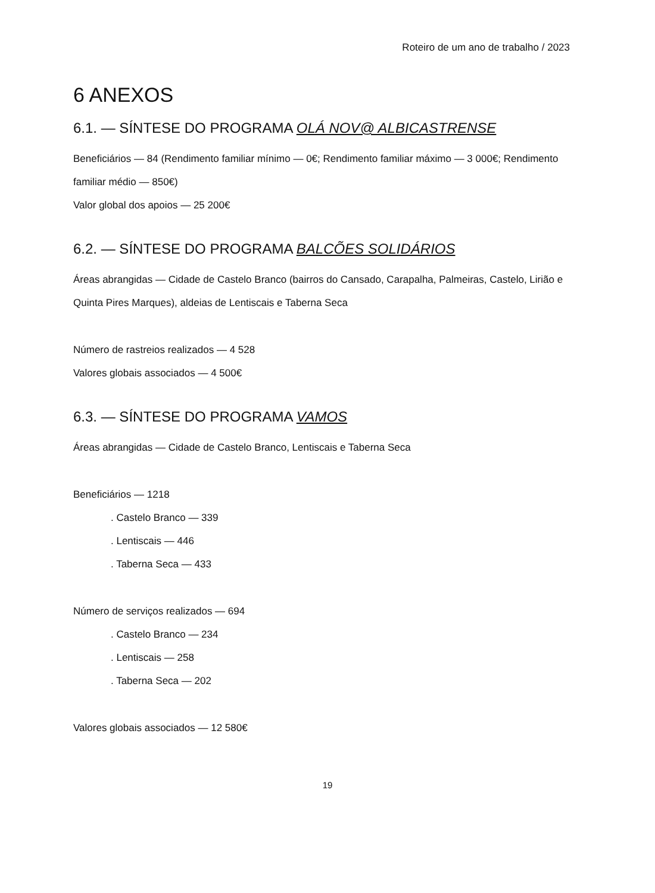Roteiro de um ano de trabalho / 2023
6 ANEXOS
6.1. — SÍNTESE DO PROGRAMA OLÁ NOV@ ALBICASTRENSE
Beneficiários — 84 (Rendimento familiar mínimo — 0€; Rendimento familiar máximo — 3 000€; Rendimento familiar médio — 850€)
Valor global dos apoios — 25 200€
6.2. — SÍNTESE DO PROGRAMA BALCÕES SOLIDÁRIOS
Áreas abrangidas — Cidade de Castelo Branco (bairros do Cansado, Carapalha, Palmeiras, Castelo, Lirião e Quinta Pires Marques), aldeias de Lentiscais e Taberna Seca
Número de rastreios realizados — 4 528
Valores globais associados — 4 500€
6.3. — SÍNTESE DO PROGRAMA VAMOS
Áreas abrangidas — Cidade de Castelo Branco, Lentiscais e Taberna Seca
Beneficiários — 1218
. Castelo Branco — 339
. Lentiscais — 446
. Taberna Seca — 433
Número de serviços realizados — 694
. Castelo Branco — 234
. Lentiscais — 258
. Taberna Seca — 202
Valores globais associados — 12 580€
19